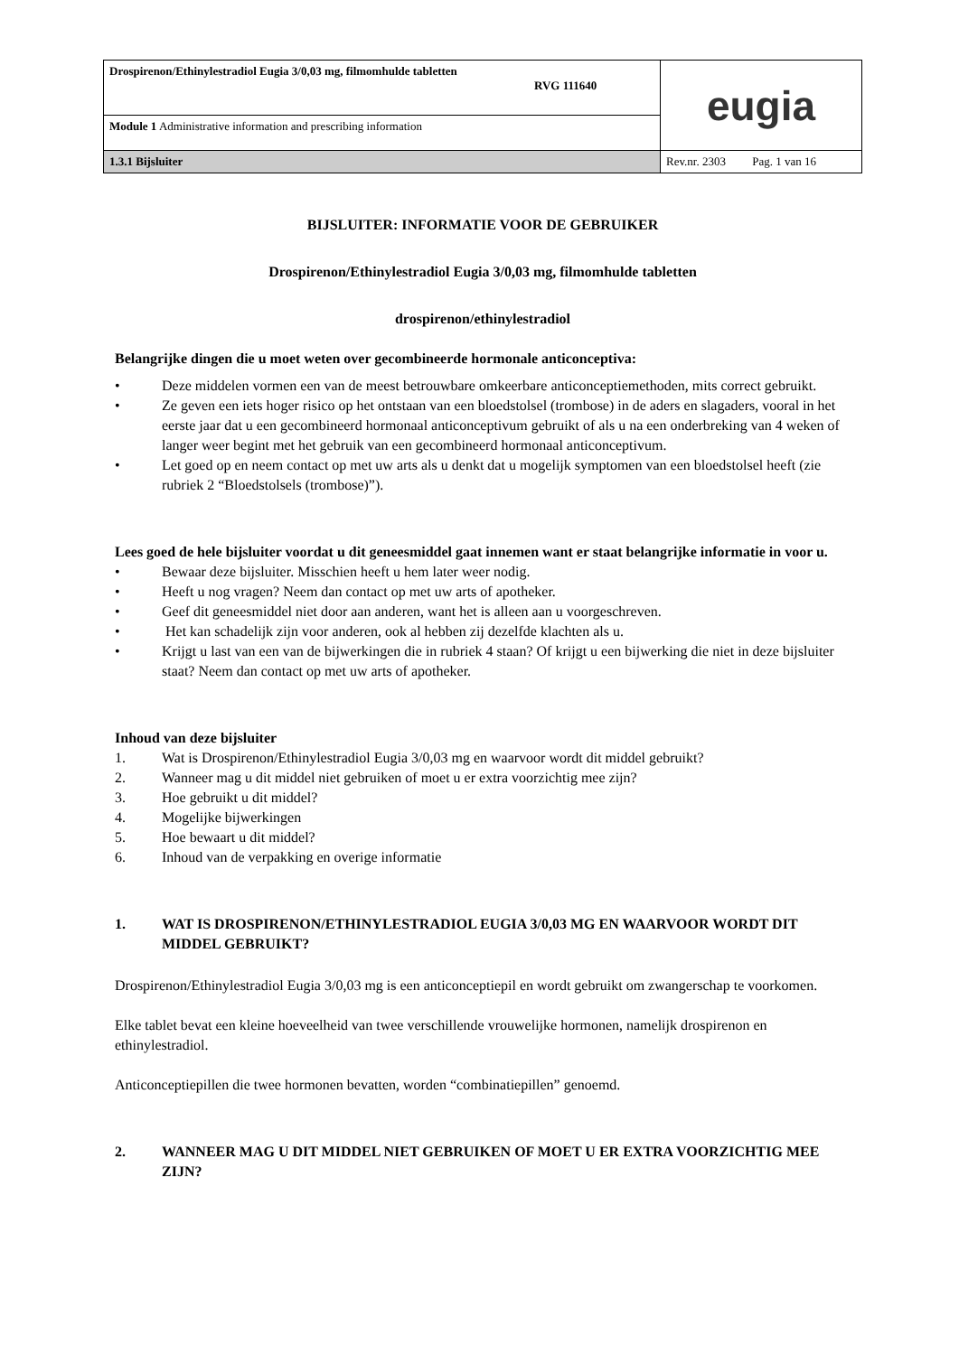| Drospirenon/Ethinylestradiol Eugia 3/0,03 mg, filmomhulde tabletten RVG 111640 | eugia |
| Module 1 Administrative information and prescribing information | |
| 1.3.1 Bijsluiter | Rev.nr. 2303 Pag. 1 van 16 |
BIJSLUITER: INFORMATIE VOOR DE GEBRUIKER
Drospirenon/Ethinylestradiol Eugia 3/0,03 mg, filmomhulde tabletten
drospirenon/ethinylestradiol
Belangrijke dingen die u moet weten over gecombineerde hormonale anticonceptiva:
• Deze middelen vormen een van de meest betrouwbare omkeerbare anticonceptiemethoden, mits correct gebruikt.
• Ze geven een iets hoger risico op het ontstaan van een bloedstolsel (trombose) in de aders en slagaders, vooral in het eerste jaar dat u een gecombineerd hormonaal anticonceptivum gebruikt of als u na een onderbreking van 4 weken of langer weer begint met het gebruik van een gecombineerd hormonaal anticonceptivum.
• Let goed op en neem contact op met uw arts als u denkt dat u mogelijk symptomen van een bloedstolsel heeft (zie rubriek 2 “Bloedstolsels (trombose)”).
Lees goed de hele bijsluiter voordat u dit geneesmiddel gaat innemen want er staat belangrijke informatie in voor u.
• Bewaar deze bijsluiter. Misschien heeft u hem later weer nodig.
• Heeft u nog vragen? Neem dan contact op met uw arts of apotheker.
• Geef dit geneesmiddel niet door aan anderen, want het is alleen aan u voorgeschreven.
• Het kan schadelijk zijn voor anderen, ook al hebben zij dezelfde klachten als u.
• Krijgt u last van een van de bijwerkingen die in rubriek 4 staan? Of krijgt u een bijwerking die niet in deze bijsluiter staat? Neem dan contact op met uw arts of apotheker.
Inhoud van deze bijsluiter
1. Wat is Drospirenon/Ethinylestradiol Eugia 3/0,03 mg en waarvoor wordt dit middel gebruikt?
2. Wanneer mag u dit middel niet gebruiken of moet u er extra voorzichtig mee zijn?
3. Hoe gebruikt u dit middel?
4. Mogelijke bijwerkingen
5. Hoe bewaart u dit middel?
6. Inhoud van de verpakking en overige informatie
1. WAT IS DROSPIRENON/ETHINYLESTRADIOL EUGIA 3/0,03 MG EN WAARVOOR WORDT DIT MIDDEL GEBRUIKT?
Drospirenon/Ethinylestradiol Eugia 3/0,03 mg is een anticonceptiepil en wordt gebruikt om zwangerschap te voorkomen.
Elke tablet bevat een kleine hoeveelheid van twee verschillende vrouwelijke hormonen, namelijk drospirenon en ethinylestradiol.
Anticonceptiepillen die twee hormonen bevatten, worden “combinatiepillen” genoemd.
2. WANNEER MAG U DIT MIDDEL NIET GEBRUIKEN OF MOET U ER EXTRA VOORZICHTIG MEE ZIJN?